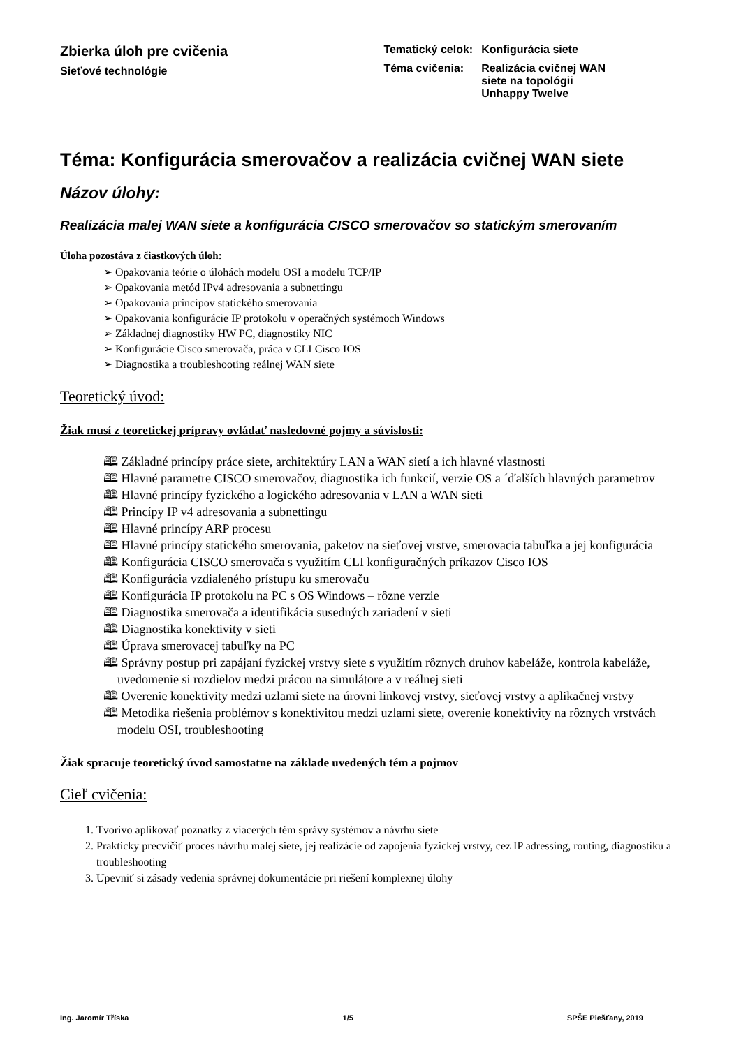Zbierka úloh pre cvičenia
Sieťové technológie
| Tematický celok: | Konfigurácia siete |
| Téma cvičenia: | Realizácia cvičnej WAN siete na topológii Unhappy Twelve |
Téma: Konfigurácia smerovačov a realizácia cvičnej WAN siete
Názov úlohy:
Realizácia malej WAN siete a konfigurácia CISCO smerovačov so statickým smerovaním
Úloha pozostáva z čiastkových úloh:
➢ Opakovania teórie o úlohách modelu OSI a modelu TCP/IP
➢ Opakovania metód IPv4 adresovania a subnettingu
➢ Opakovania princípov statického smerovania
➢ Opakovania konfigurácie IP protokolu v operačných systémoch Windows
➢ Základnej diagnostiky HW PC, diagnostiky NIC
➢ Konfigurácie Cisco smerovača, práca v CLI Cisco IOS
➢ Diagnostika a troubleshooting reálnej WAN siete
Teoretický úvod:
Žiak musí z teoretickej prípravy ovládať nasledovné pojmy a súvislosti:
🕮 Základné princípy práce siete, architektúry LAN a WAN sietí a ich hlavné vlastnosti
🕮 Hlavné parametre CISCO smerovačov, diagnostika ich funkcií, verzie OS a ´ďalších hlavných parametrov
🕮 Hlavné princípy fyzického a logického adresovania v LAN a WAN sieti
🕮 Princípy IP v4 adresovania a subnettingu
🕮 Hlavné princípy ARP procesu
🕮 Hlavné princípy statického smerovania, paketov na sieťovej vrstve, smerovacia tabuľka a jej konfigurácia
🕮 Konfigurácia CISCO smerovača s využitím CLI konfiguračných príkazov Cisco IOS
🕮 Konfigurácia vzdialeného prístupu ku smerovaču
🕮 Konfigurácia IP protokolu na PC s OS Windows – rôzne verzie
🕮 Diagnostika smerovača a identifikácia susedných zariadení v sieti
🕮 Diagnostika konektivity v sieti
🕮 Úprava smerovacej tabuľky na PC
🕮 Správny postup pri zapájaní fyzickej vrstvy siete s využitím rôznych druhov kabeláže, kontrola kabeláže, uvedomenie si rozdielov medzi prácou na simulátore a v reálnej sieti
🕮 Overenie konektivity medzi uzlami siete na úrovni linkovej vrstvy, sieťovej vrstvy a aplikačnej vrstvy
🕮 Metodika riešenia problémov s konektivitou medzi uzlami siete, overenie konektivity na rôznych vrstvách modelu OSI, troubleshooting
Žiak spracuje teoretický úvod samostatne na základe uvedených tém a pojmov
Cieľ cvičenia:
1. Tvorivo aplikovať poznatky z viacerých tém správy systémov a návrhu siete
2. Prakticky precvičiť proces návrhu malej siete, jej realizácie od zapojenia fyzickej vrstvy, cez IP adressing, routing, diagnostiku a troubleshooting
3. Upevniť si zásady vedenia správnej dokumentácie pri riešení komplexnej úlohy
Ing. Jaromír Tříska 1/5 SPŠE Piešťany, 2019